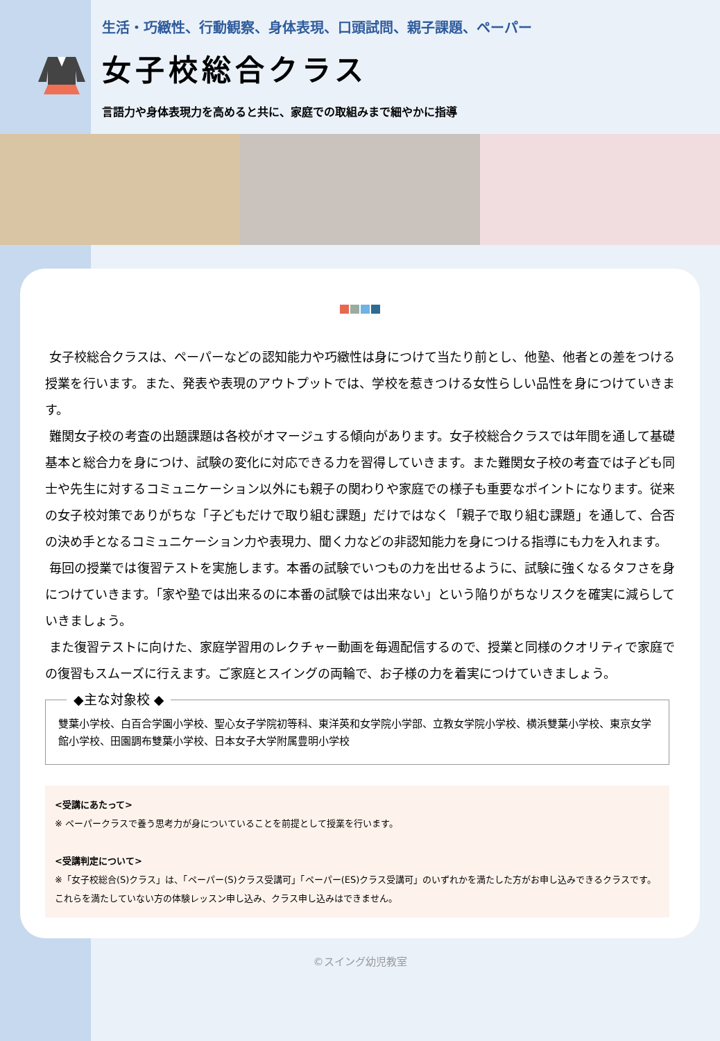生活・巧緻性、行動観察、身体表現、口頭試問、親子課題、ペーパー
女子校総合クラス
言語力や身体表現力を高めると共に、家庭での取組みまで細やかに指導
女子校総合クラスは、ペーパーなどの認知能力や巧緻性は身につけて当たり前とし、他塾、他者との差をつける 授業を行います。また、発表や表現のアウトプットでは、学校を惹きつける女性らしい品性を身につけていきます。
難関女子校の考査の出題課題は各校がオマージュする傾向があります。女子校総合クラスでは年間を通して基礎基本と総合力を身につけ、試験の変化に対応できる力を習得していきます。また難関女子校の考査では子ども同士や先生に対するコミュニケーション以外にも親子の関わりや家庭での様子も重要なポイントになります。従来の女子校対策でありがちな「子どもだけで取り組む課題」だけではなく「親子で取り組む課題」を通して、合否の決め手となるコミュニケーション力や表現力、聞く力などの非認知能力を身につける指導にも力を入れます。
毎回の授業では復習テストを実施します。本番の試験でいつもの力を出せるように、試験に強くなるタフさを身につけていきます。「家や塾では出来るのに本番の試験では出来ない」という陥りがちなリスクを確実に減らしていきましょう。
また復習テストに向けた、家庭学習用のレクチャー動画を毎週配信するので、授業と同様のクオリティで家庭での復習もスムーズに行えます。ご家庭とスイングの両輪で、お子様の力を着実につけていきましょう。
◆主な対象校 ◆
雙葉小学校、白百合学園小学校、聖心女子学院初等科、東洋英和女学院小学部、立教女学院小学校、横浜雙葉小学校、東京女学館小学校、田園調布雙葉小学校、日本女子大学附属豊明小学校
<受講にあたって>
※ ペーパークラスで養う思考力が身についていることを前提として授業を行います。
<受講判定について>
※「女子校総合(S)クラス」は、「ペーパー(S)クラス受講可」「ペーパー(ES)クラス受講可」のいずれかを満たした方がお申し込みできるクラスです。これらを満たしていない方の体験レッスン申し込み、クラス申し込みはできません。
©スイング幼児教室